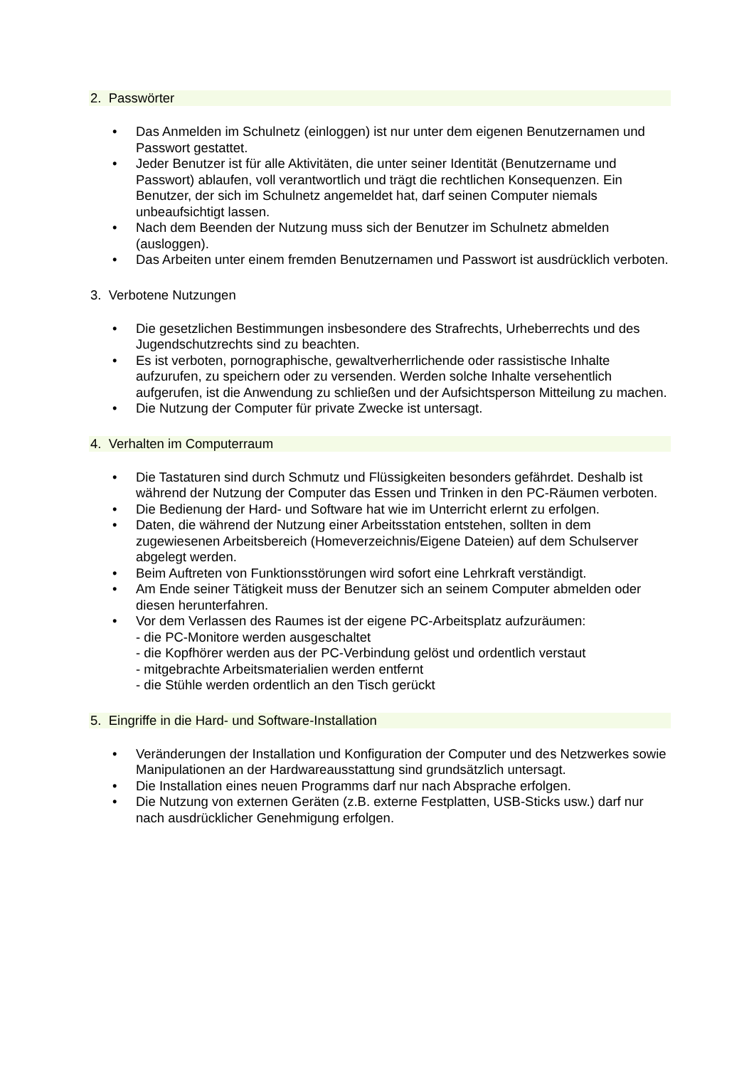2. Passwörter
• Das Anmelden im Schulnetz (einloggen) ist nur unter dem eigenen Benutzernamen und Passwort gestattet.
• Jeder Benutzer ist für alle Aktivitäten, die unter seiner Identität (Benutzername und Passwort) ablaufen, voll verantwortlich und trägt die rechtlichen Konsequenzen. Ein Benutzer, der sich im Schulnetz angemeldet hat, darf seinen Computer niemals unbeaufsichtigt lassen.
• Nach dem Beenden der Nutzung muss sich der Benutzer im Schulnetz abmelden (ausloggen).
• Das Arbeiten unter einem fremden Benutzernamen und Passwort ist ausdrücklich verboten.
3. Verbotene Nutzungen
• Die gesetzlichen Bestimmungen insbesondere des Strafrechts, Urheberrechts und des Jugendschutzrechts sind zu beachten.
• Es ist verboten, pornographische, gewaltverherrlichende oder rassistische Inhalte aufzurufen, zu speichern oder zu versenden. Werden solche Inhalte versehentlich aufgerufen, ist die Anwendung zu schließen und der Aufsichtsperson Mitteilung zu machen.
• Die Nutzung der Computer für private Zwecke ist untersagt.
4. Verhalten im Computerraum
• Die Tastaturen sind durch Schmutz und Flüssigkeiten besonders gefährdet. Deshalb ist während der Nutzung der Computer das Essen und Trinken in den PC-Räumen verboten.
• Die Bedienung der Hard- und Software hat wie im Unterricht erlernt zu erfolgen.
• Daten, die während der Nutzung einer Arbeitsstation entstehen, sollten in dem zugewiesenen Arbeitsbereich (Homeverzeichnis/Eigene Dateien) auf dem Schulserver abgelegt werden.
• Beim Auftreten von Funktionsstörungen wird sofort eine Lehrkraft verständigt.
• Am Ende seiner Tätigkeit muss der Benutzer sich an seinem Computer abmelden oder diesen herunterfahren.
• Vor dem Verlassen des Raumes ist der eigene PC-Arbeitsplatz aufzuräumen:
- die PC-Monitore werden ausgeschaltet
- die Kopfhörer werden aus der PC-Verbindung gelöst und ordentlich verstaut
- mitgebrachte Arbeitsmaterialien werden entfernt
- die Stühle werden ordentlich an den Tisch gerückt
5. Eingriffe in die Hard- und Software-Installation
• Veränderungen der Installation und Konfiguration der Computer und des Netzwerkes sowie Manipulationen an der Hardwareausstattung sind grundsätzlich untersagt.
• Die Installation eines neuen Programms darf nur nach Absprache erfolgen.
• Die Nutzung von externen Geräten (z.B. externe Festplatten, USB-Sticks usw.) darf nur nach ausdrücklicher Genehmigung erfolgen.